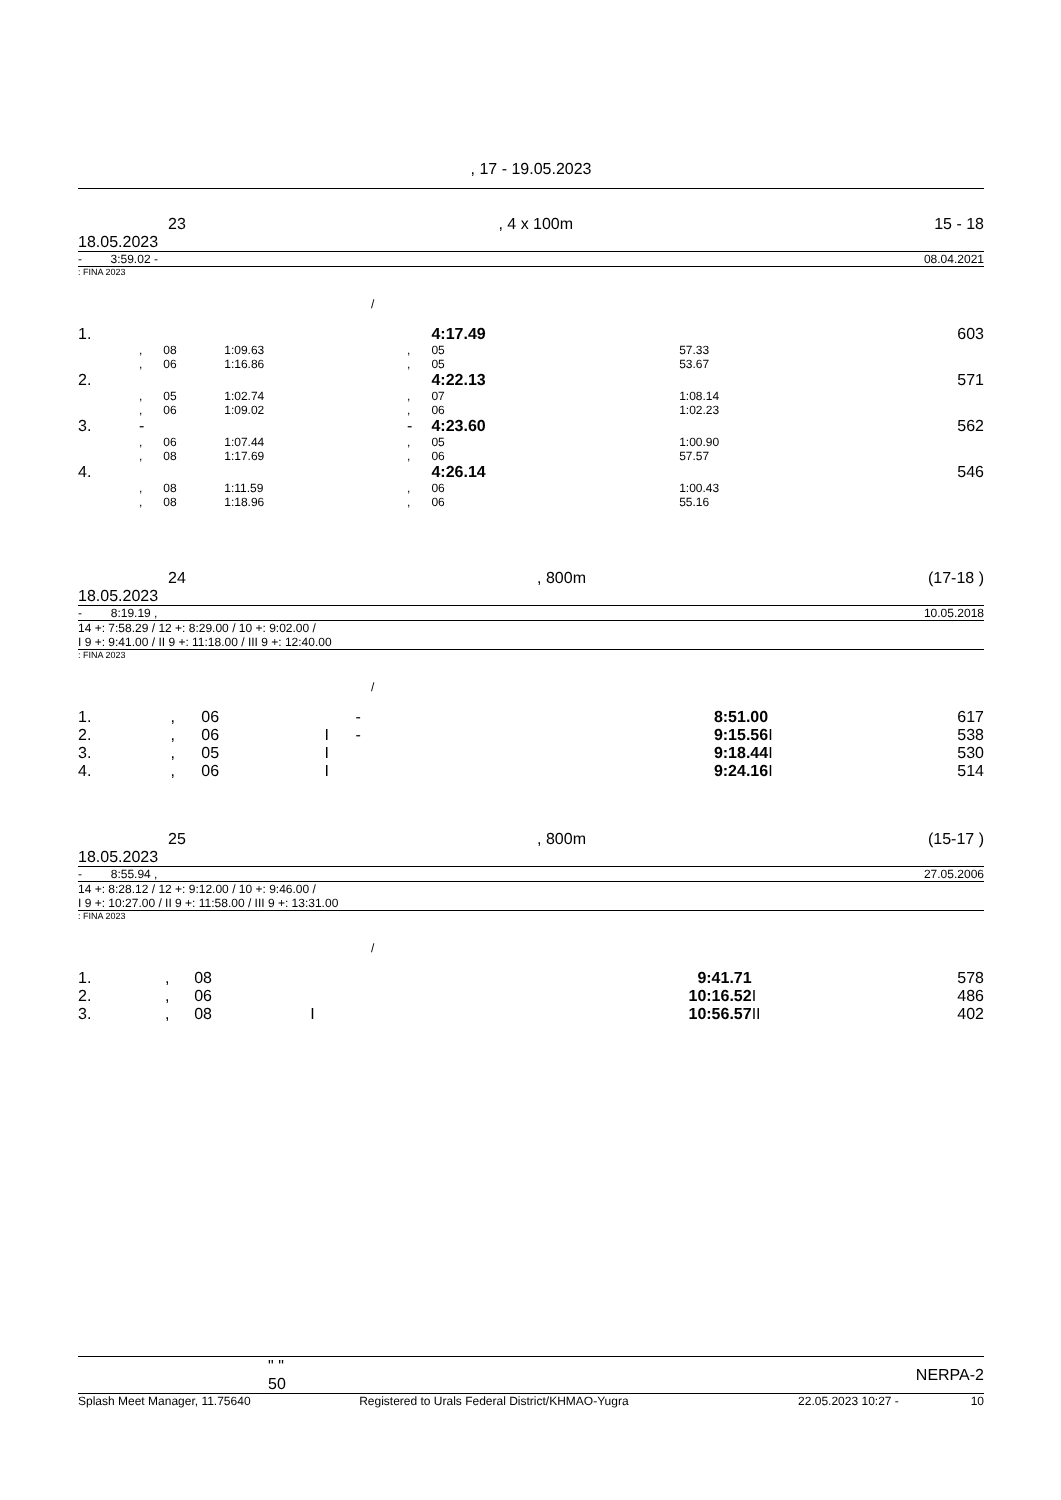, 17 - 19.05.2023
| 23 | , 4 x 100m | 15 - 18 |
18.05.2023
| - | 3:59.02 - | 08.04.2021 |
: FINA 2023
/
| 1. | | | | | 4:17.49 | | 603 |
| | , | 08 | 1:09.63 | , | 05 | 57.33 | |
| | , | 06 | 1:16.86 | , | 05 | 53.67 | |
| 2. | | | | | 4:22.13 | | 571 |
| | , | 05 | 1:02.74 | , | 07 | 1:08.14 | |
| | , | 06 | 1:09.02 | , | 06 | 1:02.23 | |
| 3. | - | | | - | 4:23.60 | | 562 |
| | , | 06 | 1:07.44 | , | 05 | 1:00.90 | |
| | , | 08 | 1:17.69 | , | 06 | 57.57 | |
| 4. | | | | | 4:26.14 | | 546 |
| | , | 08 | 1:11.59 | , | 06 | 1:00.43 | |
| | , | 08 | 1:18.96 | , | 06 | 55.16 | |
| 24 | , 800m | (17-18 ) |
18.05.2023
| - | 8:19.19 , | 10.05.2018 |
14 +: 7:58.29 / 12 +: 8:29.00 / 10 +: 9:02.00 /
I 9 +: 9:41.00 / II 9 +: 11:18.00 / III 9 +: 12:40.00
: FINA 2023
/
| 1. | , | 06 | | - | 8:51.00 | | 617 |
| 2. | , | 06 | I | - | 9:15.56 | I | 538 |
| 3. | , | 05 | I | | 9:18.44 | I | 530 |
| 4. | , | 06 | I | | 9:24.16 | I | 514 |
| 25 | , 800m | (15-17 ) |
18.05.2023
| - | 8:55.94 , | 27.05.2006 |
14 +: 8:28.12 / 12 +: 9:12.00 / 10 +: 9:46.00 /
I 9 +: 10:27.00 / II 9 +: 11:58.00 / III 9 +: 13:31.00
: FINA 2023
/
| 1. | , | 08 | | 9:41.71 | | 578 |
| 2. | , | 06 | | 10:16.52 | I | 486 |
| 3. | , | 08 | I | 10:56.57 | II | 402 |
| " " 50 | NERPA-2 |
| Splash Meet Manager, 11.75640 | Registered to Urals Federal District/KHMAO-Yugra | 22.05.2023 10:27 - | 10 |